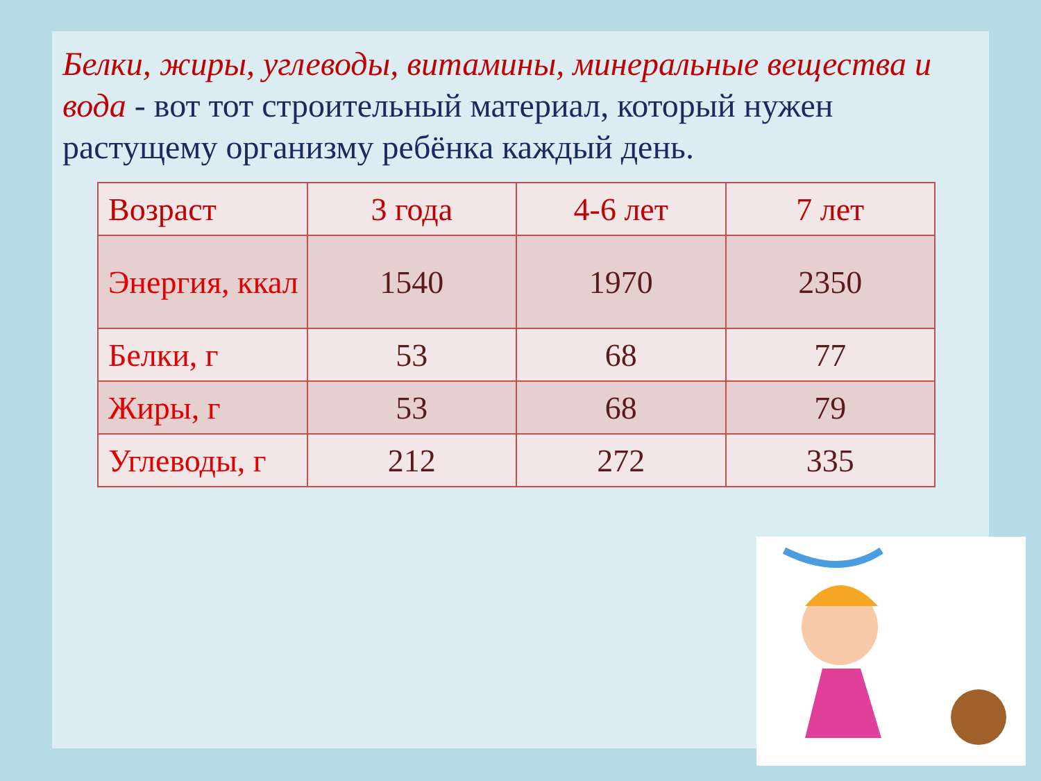Белки, жиры, углеводы, витамины, минеральные вещества и вода - вот тот строительный материал, который нужен растущему организму ребёнка каждый день.
| Возраст | 3 года | 4-6 лет | 7 лет |
| Энергия, ккал | 1540 | 1970 | 2350 |
| Белки, г | 53 | 68 | 77 |
| Жиры, г | 53 | 68 | 79 |
| Углеводы, г | 212 | 272 | 335 |